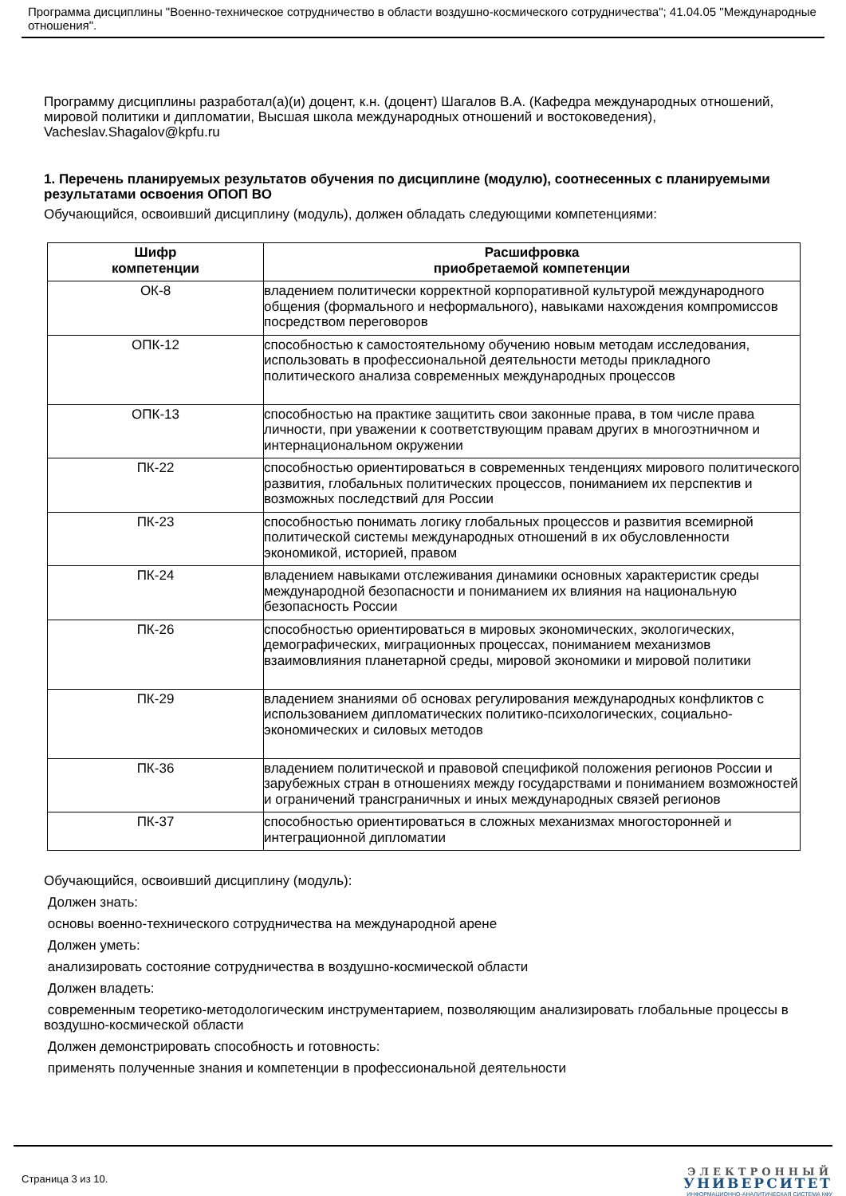Программа дисциплины "Военно-техническое сотрудничество в области воздушно-космического сотрудничества"; 41.04.05 "Международные отношения".
Программу дисциплины разработал(а)(и) доцент, к.н. (доцент) Шагалов В.А. (Кафедра международных отношений, мировой политики и дипломатии, Высшая школа международных отношений и востоковедения), Vacheslav.Shagalov@kpfu.ru
1. Перечень планируемых результатов обучения по дисциплине (модулю), соотнесенных с планируемыми результатами освоения ОПОП ВО
Обучающийся, освоивший дисциплину (модуль), должен обладать следующими компетенциями:
| Шифр компетенции | Расшифровка приобретаемой компетенции |
| --- | --- |
| ОК-8 | владением политически корректной корпоративной культурой международного общения (формального и неформального), навыками нахождения компромиссов посредством переговоров |
| ОПК-12 | способностью к самостоятельному обучению новым методам исследования, использовать в профессиональной деятельности методы прикладного политического анализа современных международных процессов |
| ОПК-13 | способностью на практике защитить свои законные права, в том числе права личности, при уважении к соответствующим правам других в многоэтничном и интернациональном окружении |
| ПК-22 | способностью ориентироваться в современных тенденциях мирового политического развития, глобальных политических процессов, пониманием их перспектив и возможных последствий для России |
| ПК-23 | способностью понимать логику глобальных процессов и развития всемирной политической системы международных отношений в их обусловленности экономикой, историей, правом |
| ПК-24 | владением навыками отслеживания динамики основных характеристик среды международной безопасности и пониманием их влияния на национальную безопасность России |
| ПК-26 | способностью ориентироваться в мировых экономических, экологических, демографических, миграционных процессах, пониманием механизмов взаимовлияния планетарной среды, мировой экономики и мировой политики |
| ПК-29 | владением знаниями об основах регулирования международных конфликтов с использованием дипломатических политико-психологических, социально-экономических и силовых методов |
| ПК-36 | владением политической и правовой спецификой положения регионов России и зарубежных стран в отношениях между государствами и пониманием возможностей и ограничений трансграничных и иных международных связей регионов |
| ПК-37 | способностью ориентироваться в сложных механизмах многосторонней и интеграционной дипломатии |
Обучающийся, освоивший дисциплину (модуль):
Должен знать:
основы военно-технического сотрудничества на международной арене
Должен уметь:
анализировать состояние сотрудничества в воздушно-космической области
Должен владеть:
современным теоретико-методологическим инструментарием, позволяющим анализировать глобальные процессы в воздушно-космической области
Должен демонстрировать способность и готовность:
применять полученные знания и компетенции в профессиональной деятельности
Страница 3 из 10.
ЭЛЕКТРОННЫЙ
УНИВЕРСИТЕТ
ИНФОРМАЦИОННО-АНАЛИТИЧЕСКАЯ СИСТЕМА КФУ